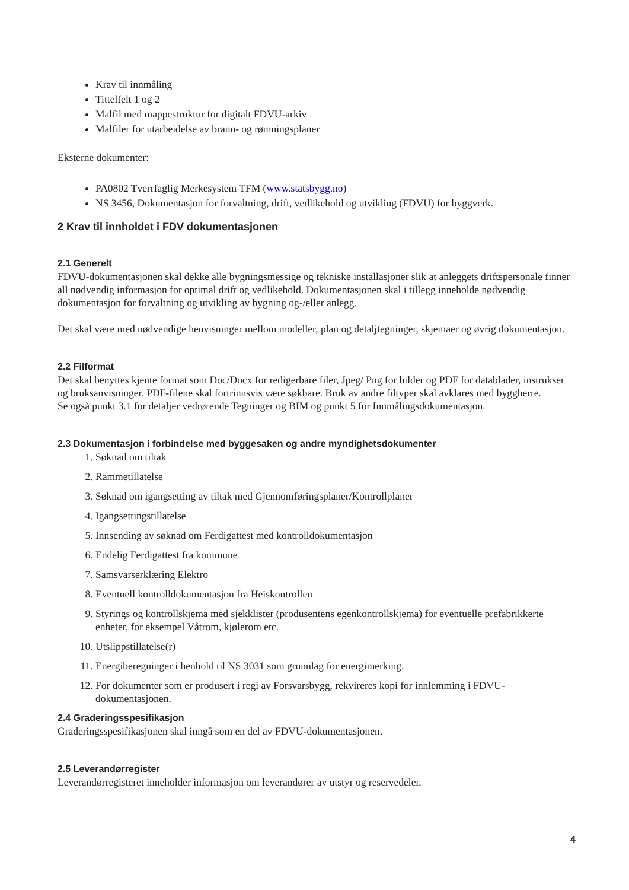Krav til innmåling
Tittelfelt 1 og 2
Malfil med mappestruktur for digitalt FDVU-arkiv
Malfiler for utarbeidelse av brann- og rømningsplaner
Eksterne dokumenter:
PA0802 Tverrfaglig Merkesystem TFM (www.statsbygg.no)
NS 3456, Dokumentasjon for forvaltning, drift, vedlikehold og utvikling (FDVU) for byggverk.
2 Krav til innholdet i FDV dokumentasjonen
2.1 Generelt
FDVU-dokumentasjonen skal dekke alle bygningsmessige og tekniske installasjoner slik at anleggets driftspersonale finner all nødvendig informasjon for optimal drift og vedlikehold. Dokumentasjonen skal i tillegg inneholde nødvendig dokumentasjon for forvaltning og utvikling av bygning og-/eller anlegg.
Det skal være med nødvendige henvisninger mellom modeller, plan og detaljtegninger, skjemaer og øvrig dokumentasjon.
2.2 Filformat
Det skal benyttes kjente format som Doc/Docx for redigerbare filer, Jpeg/ Png for bilder og PDF for datablader, instrukser og bruksanvisninger. PDF-filene skal fortrinnsvis være søkbare. Bruk av andre filtyper skal avklares med byggherre.
Se også punkt 3.1 for detaljer vedrørende Tegninger og BIM og punkt 5 for Innmålingsdokumentasjon.
2.3 Dokumentasjon i forbindelse med byggesaken og andre myndighetsdokumenter
1. Søknad om tiltak
2. Rammetillatelse
3. Søknad om igangsetting av tiltak med Gjennomføringsplaner/Kontrollplaner
4. Igangsettingstillatelse
5. Innsending av søknad om Ferdigattest med kontrolldokumentasjon
6. Endelig Ferdigattest fra kommune
7. Samsvarserklæring Elektro
8. Eventuell kontrolldokumentasjon fra Heiskontrollen
9. Styrings og kontrollskjema med sjekklister (produsentens egenkontrollskjema) for eventuelle prefabrikkerte enheter, for eksempel Våtrom, kjølerom etc.
10. Utslippstillatelse(r)
11. Energiberegninger i henhold til NS 3031 som grunnlag for energimerking.
12. For dokumenter som er produsert i regi av Forsvarsbygg, rekvireres kopi for innlemming i FDVU-dokumentasjonen.
2.4 Graderingsspesifikasjon
Graderingsspesifikasjonen skal inngå som en del av FDVU-dokumentasjonen.
2.5 Leverandørregister
Leverandørregisteret inneholder informasjon om leverandører av utstyr og reservedeler.
4